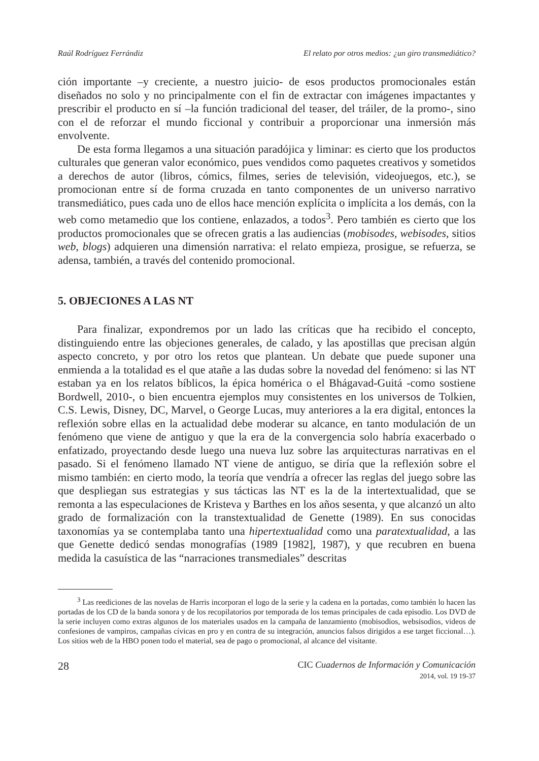Raúl Rodríguez Ferrándiz El relato por otros medios: ¿un giro transmediático?
ción importante –y creciente, a nuestro juicio- de esos productos promocionales están diseñados no solo y no principalmente con el fin de extractar con imágenes impactantes y prescribir el producto en sí –la función tradicional del teaser, del tráiler, de la promo-, sino con el de reforzar el mundo ficcional y contribuir a proporcionar una inmersión más envolvente.
De esta forma llegamos a una situación paradójica y liminar: es cierto que los productos culturales que generan valor económico, pues vendidos como paquetes creativos y sometidos a derechos de autor (libros, cómics, filmes, series de televisión, videojuegos, etc.), se promocionan entre sí de forma cruzada en tanto componentes de un universo narrativo transmediático, pues cada uno de ellos hace mención explícita o implícita a los demás, con la web como metamedio que los contiene, enlazados, a todos<sup>3</sup>. Pero también es cierto que los productos promocionales que se ofrecen gratis a las audiencias (mobisodes, webisodes, sitios web, blogs) adquieren una dimensión narrativa: el relato empieza, prosigue, se refuerza, se adensa, también, a través del contenido promocional.
5. OBJECIONES A LAS NT
Para finalizar, expondremos por un lado las críticas que ha recibido el concepto, distinguiendo entre las objeciones generales, de calado, y las apostillas que precisan algún aspecto concreto, y por otro los retos que plantean. Un debate que puede suponer una enmienda a la totalidad es el que atañe a las dudas sobre la novedad del fenómeno: si las NT estaban ya en los relatos bíblicos, la épica homérica o el Bhágavad-Guitá -como sostiene Bordwell, 2010-, o bien encuentra ejemplos muy consistentes en los universos de Tolkien, C.S. Lewis, Disney, DC, Marvel, o George Lucas, muy anteriores a la era digital, entonces la reflexión sobre ellas en la actualidad debe moderar su alcance, en tanto modulación de un fenómeno que viene de antiguo y que la era de la convergencia solo habría exacerbado o enfatizado, proyectando desde luego una nueva luz sobre las arquitecturas narrativas en el pasado. Si el fenómeno llamado NT viene de antiguo, se diría que la reflexión sobre el mismo también: en cierto modo, la teoría que vendría a ofrecer las reglas del juego sobre las que despliegan sus estrategias y sus tácticas las NT es la de la intertextualidad, que se remonta a las especulaciones de Kristeva y Barthes en los años sesenta, y que alcanzó un alto grado de formalización con la transtextualidad de Genette (1989). En sus conocidas taxonomías ya se contemplaba tanto una hipertextualidad como una paratextualidad, a las que Genette dedicó sendas monografías (1989 [1982], 1987), y que recubren en buena medida la casuística de las “narraciones transmediales” descritas
<sup>3</sup> Las reediciones de las novelas de Harris incorporan el logo de la serie y la cadena en la portadas, como también lo hacen las portadas de los CD de la banda sonora y de los recopilatorios por temporada de los temas principales de cada episodio. Los DVD de la serie incluyen como extras algunos de los materiales usados en la campaña de lanzamiento (mobisodios, websisodios, videos de confesiones de vampiros, campañas cívicas en pro y en contra de su integración, anuncios falsos dirigidos a ese target ficcional…). Los sitios web de la HBO ponen todo el material, sea de pago o promocional, al alcance del visitante.
28
CIC Cuadernos de Información y Comunicación
2014, vol. 19 19-37